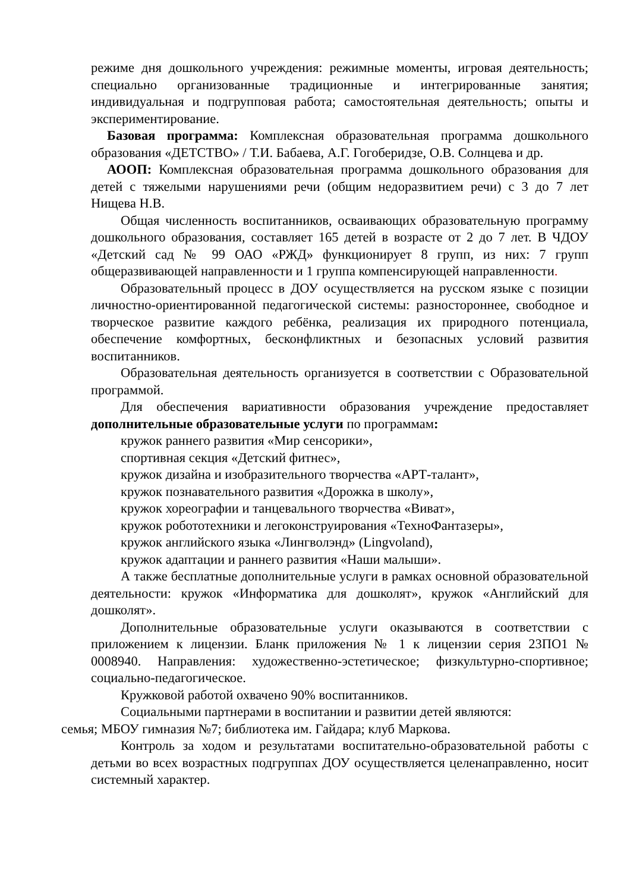режиме дня дошкольного учреждения: режимные моменты, игровая деятельность; специально организованные традиционные и интегрированные занятия; индивидуальная и подгрупповая работа; самостоятельная деятельность; опыты и экспериментирование.
Базовая программа: Комплексная образовательная программа дошкольного образования «ДЕТСТВО» / Т.И. Бабаева, А.Г. Гогоберидзе, О.В. Солнцева и др.
АООП: Комплексная образовательная программа дошкольного образования для детей с тяжелыми нарушениями речи (общим недоразвитием речи) с 3 до 7 лет Нищева Н.В.
Общая численность воспитанников, осваивающих образовательную программу дошкольного образования, составляет 165 детей в возрасте от 2 до 7 лет. В ЧДОУ «Детский сад № 99 ОАО «РЖД» функционирует 8 групп, из них: 7 групп общеразвивающей направленности и 1 группа компенсирующей направленности.
Образовательный процесс в ДОУ осуществляется на русском языке с позиции личностно-ориентированной педагогической системы: разностороннее, свободное и творческое развитие каждого ребёнка, реализация их природного потенциала, обеспечение комфортных, бесконфликтных и безопасных условий развития воспитанников.
Образовательная деятельность организуется в соответствии с Образовательной программой.
Для обеспечения вариативности образования учреждение предоставляет дополнительные образовательные услуги по программам:
кружок раннего развития «Мир сенсорики»,
спортивная секция «Детский фитнес»,
кружок дизайна и изобразительного творчества «АРТ-талант»,
кружок познавательного развития «Дорожка в школу»,
кружок хореографии и танцевального творчества «Виват»,
кружок робототехники и легоконструирования «ТехноФантазеры»,
кружок английского языка «Лингволэнд» (Lingvoland),
кружок адаптации и раннего развития «Наши малыши».
А также бесплатные дополнительные услуги в рамках основной образовательной деятельности: кружок «Информатика для дошколят», кружок «Английский для дошколят».
Дополнительные образовательные услуги оказываются в соответствии с приложением к лицензии. Бланк приложения № 1 к лицензии серия 23ПО1 № 0008940. Направления: художественно-эстетическое; физкультурно-спортивное; социально-педагогическое.
Кружковой работой охвачено 90% воспитанников.
Социальными партнерами в воспитании и развитии детей являются:
семья; МБОУ гимназия №7; библиотека им. Гайдара; клуб Маркова.
Контроль за ходом и результатами воспитательно-образовательной работы с детьми во всех возрастных подгруппах ДОУ осуществляется целенаправленно, носит системный характер.